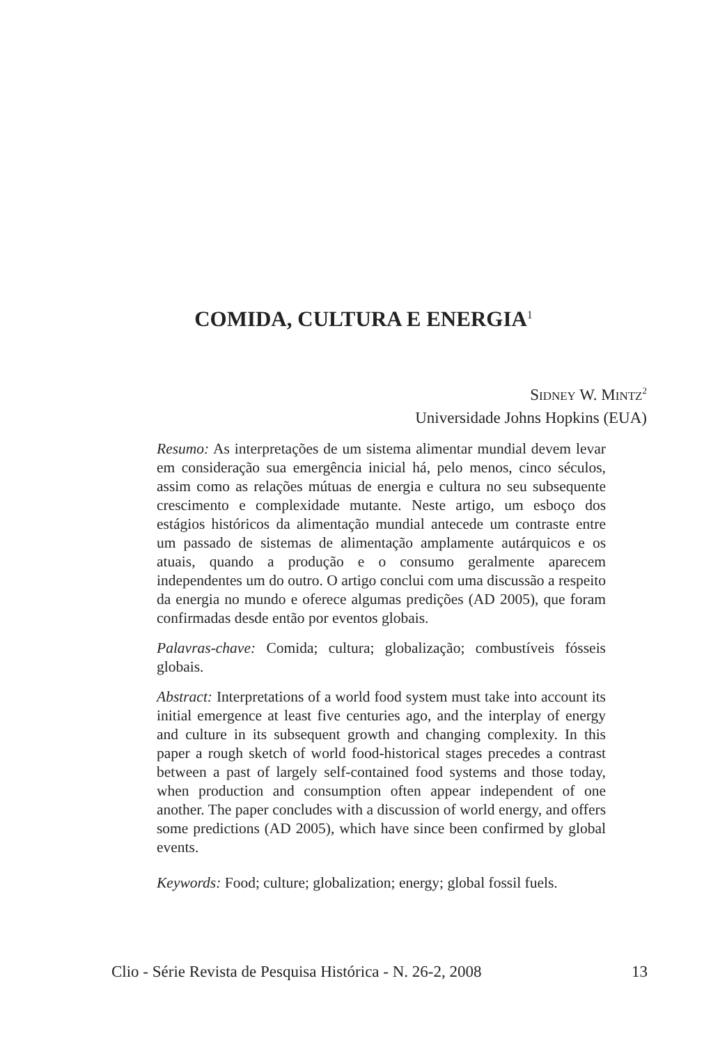COMIDA, CULTURA E ENERGIA<sup>1</sup>
SIDNEY W. MINTZ<sup>2</sup>
Universidade Johns Hopkins (EUA)
Resumo: As interpretações de um sistema alimentar mundial devem levar em consideração sua emergência inicial há, pelo menos, cinco séculos, assim como as relações mútuas de energia e cultura no seu subsequente crescimento e complexidade mutante. Neste artigo, um esboço dos estágios históricos da alimentação mundial antecede um contraste entre um passado de sistemas de alimentação amplamente autárquicos e os atuais, quando a produção e o consumo geralmente aparecem independentes um do outro. O artigo conclui com uma discussão a respeito da energia no mundo e oferece algumas predições (AD 2005), que foram confirmadas desde então por eventos globais.
Palavras-chave: Comida; cultura; globalização; combustíveis fósseis globais.
Abstract: Interpretations of a world food system must take into account its initial emergence at least five centuries ago, and the interplay of energy and culture in its subsequent growth and changing complexity. In this paper a rough sketch of world food-historical stages precedes a contrast between a past of largely self-contained food systems and those today, when production and consumption often appear independent of one another. The paper concludes with a discussion of world energy, and offers some predictions (AD 2005), which have since been confirmed by global events.
Keywords: Food; culture; globalization; energy; global fossil fuels.
Clio - Série Revista de Pesquisa Histórica - N. 26-2, 2008 13